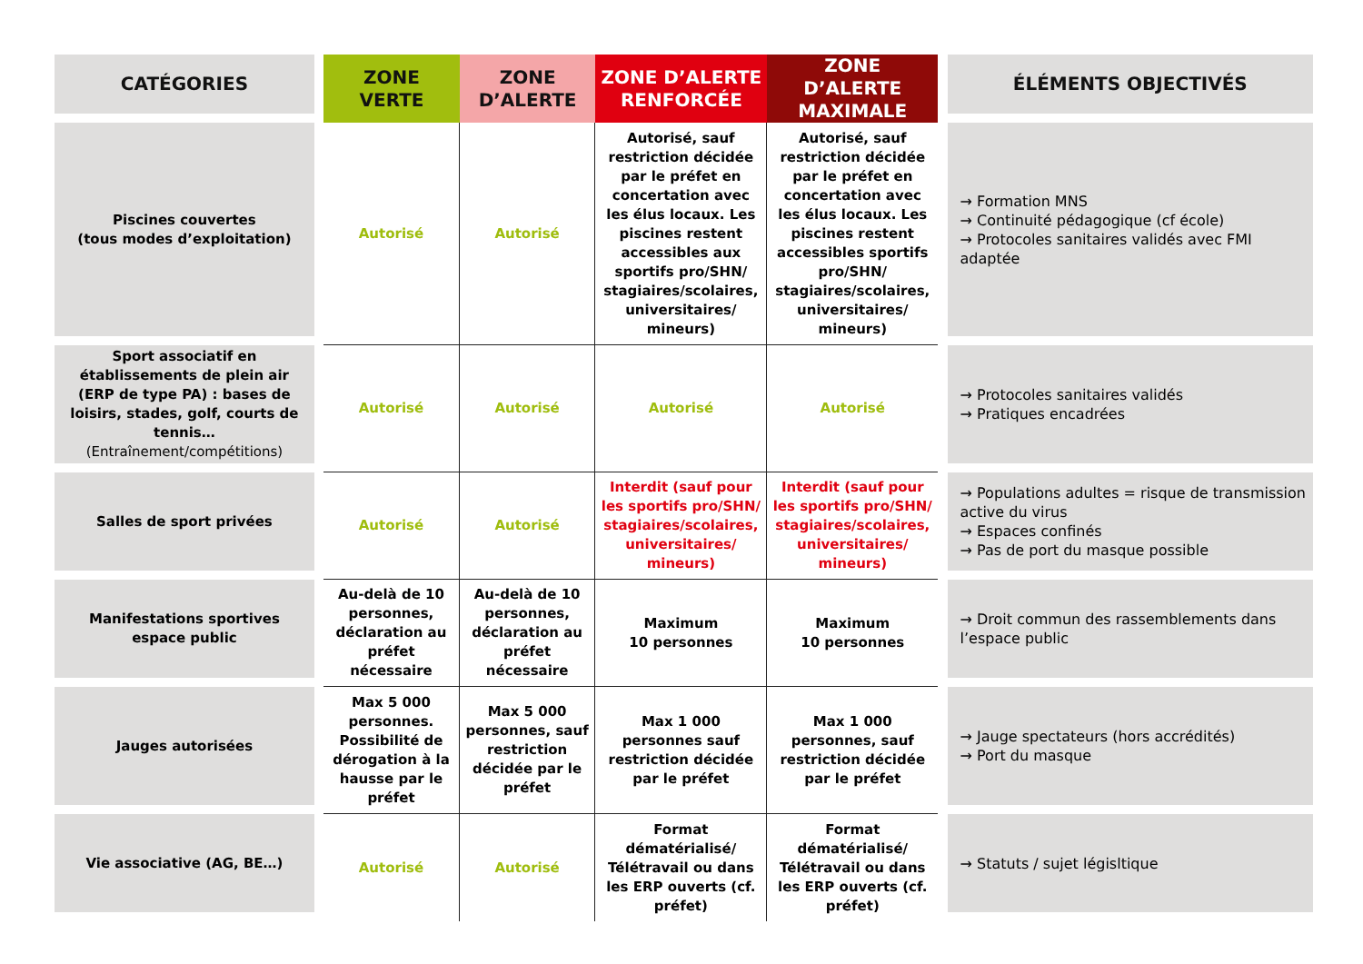| CATÉGORIES | | ZONE VERTE | ZONE D’ALERTE | ZONE D’ALERTE RENFORCÉE | ZONE D’ALERTE MAXIMALE | | ÉLÉMENTS OBJECTIVÉS |
| --- | --- | --- | --- | --- | --- | --- | --- |
| Piscines couvertes (tous modes d’exploitation) | | Autorisé | Autorisé | Autorisé, sauf restriction décidée par le préfet en concertation avec les élus locaux. Les piscines restent accessibles aux sportifs pro/SHN/ stagiaires/scolaires, universitaires/ mineurs) | Autorisé, sauf restriction décidée par le préfet en concertation avec les élus locaux. Les piscines restent accessibles sportifs pro/SHN/ stagiaires/scolaires, universitaires/ mineurs) | | → Formation MNS → Continuité pédagogique (cf école) → Protocoles sanitaires validés avec FMI adaptée |
| Sport associatif en établissements de plein air (ERP de type PA) : bases de loisirs, stades, golf, courts de tennis… (Entraînement/compétitions) | | Autorisé | Autorisé | Autorisé | Autorisé | | → Protocoles sanitaires validés → Pratiques encadrées |
| Salles de sport privées | | Autorisé | Autorisé | Interdit (sauf pour les sportifs pro/SHN/ stagiaires/scolaires, universitaires/ mineurs) | Interdit (sauf pour les sportifs pro/SHN/ stagiaires/scolaires, universitaires/ mineurs) | | → Populations adultes = risque de transmission active du virus → Espaces confinés → Pas de port du masque possible |
| Manifestations sportives espace public | | Au-delà de 10 personnes, déclaration au préfet nécessaire | Au-delà de 10 personnes, déclaration au préfet nécessaire | Maximum 10 personnes | Maximum 10 personnes | | → Droit commun des rassemblements dans l’espace public |
| Jauges autorisées | | Max 5 000 personnes. Possibilité de dérogation à la hausse par le préfet | Max 5 000 personnes, sauf restriction décidée par le préfet | Max 1 000 personnes sauf restriction décidée par le préfet | Max 1 000 personnes, sauf restriction décidée par le préfet | | → Jauge spectateurs (hors accrédités) → Port du masque |
| Vie associative (AG, BE…) | | Autorisé | Autorisé | Format dématérialisé/ Télétravail ou dans les ERP ouverts (cf. préfet) | Format dématérialisé/ Télétravail ou dans les ERP ouverts (cf. préfet) | | → Statuts / sujet législtique |